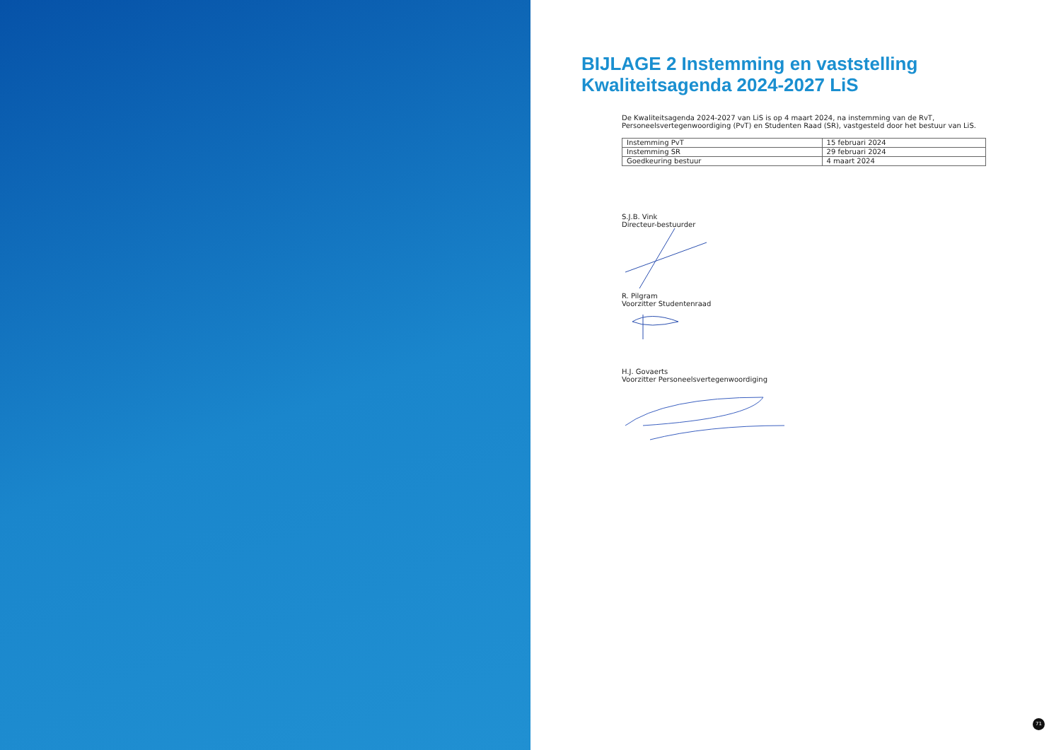BIJLAGE 2 Instemming en vaststelling
Kwaliteitsagenda 2024-2027 LiS
De Kwaliteitsagenda 2024-2027 van LiS is op 4 maart 2024, na instemming van de RvT, Personeelsvertegenwoordiging (PvT) en Studenten Raad (SR), vastgesteld door het bestuur van LiS.
| Instemming PvT | 15 februari 2024 |
| Instemming SR | 29 februari 2024 |
| Goedkeuring bestuur | 4 maart 2024 |
S.J.B. Vink
Directeur-bestuurder
R. Pilgram
Voorzitter Studentenraad
H.J. Govaerts
Voorzitter Personeelsvertegenwoordiging
71